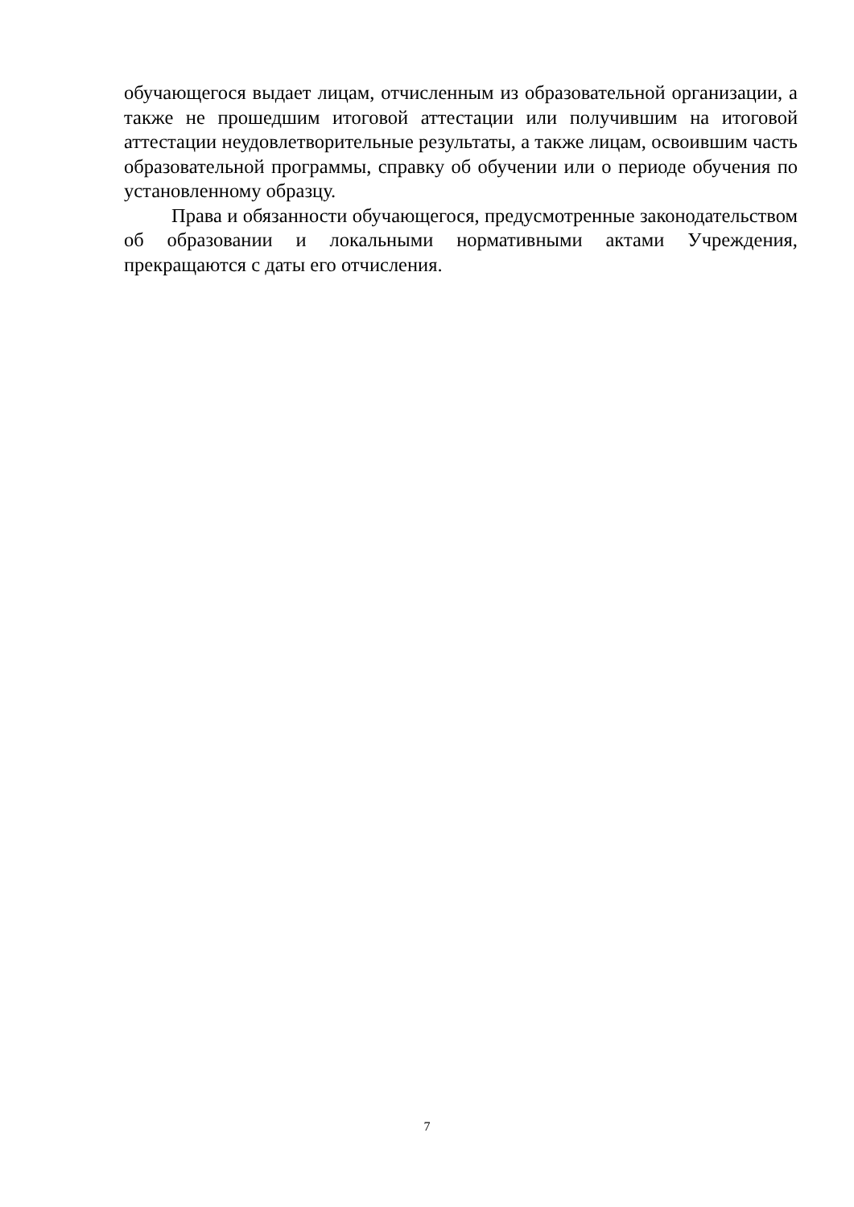обучающегося выдает лицам, отчисленным из образовательной организации, а также не прошедшим итоговой аттестации или получившим на итоговой аттестации неудовлетворительные результаты, а также лицам, освоившим часть образовательной программы, справку об обучении или о периоде обучения по установленному образцу.
Права и обязанности обучающегося, предусмотренные законодательством об образовании и локальными нормативными актами Учреждения, прекращаются с даты его отчисления.
7